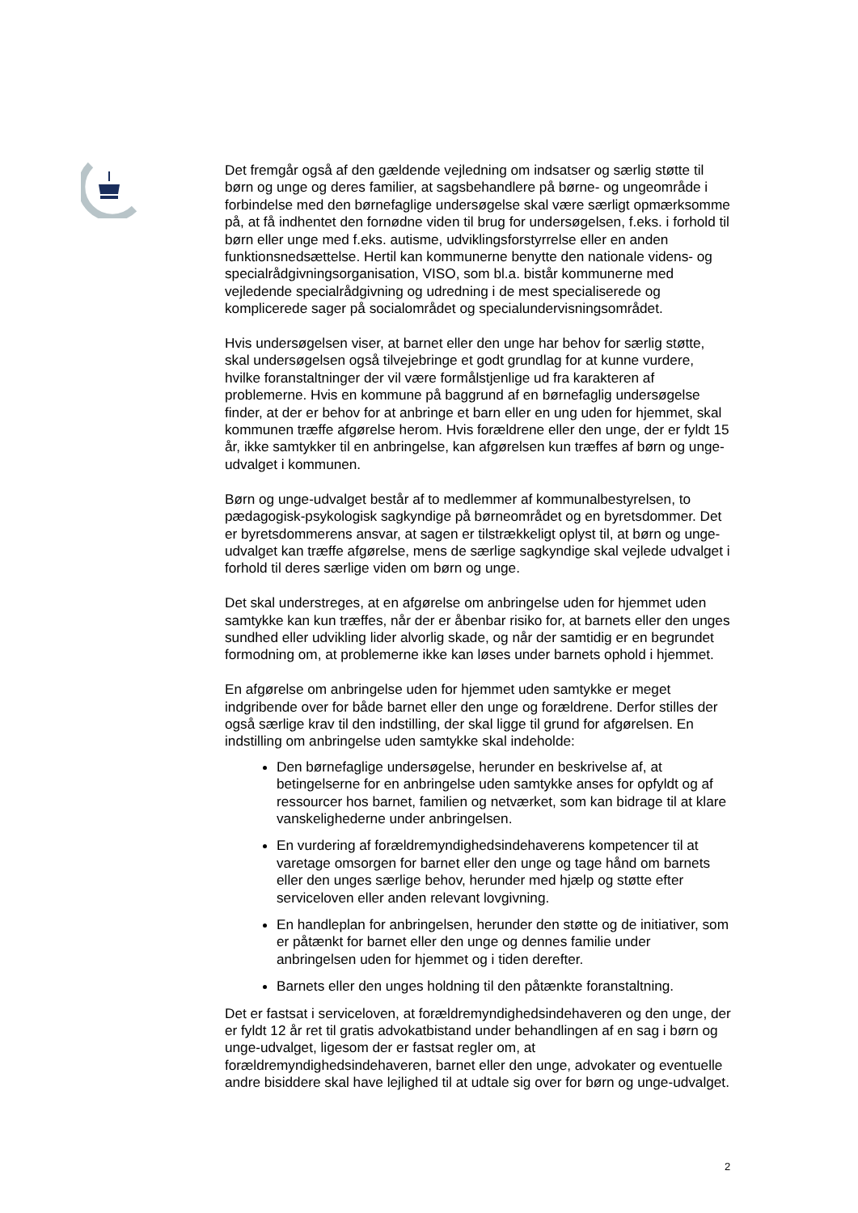Det fremgår også af den gældende vejledning om indsatser og særlig støtte til børn og unge og deres familier, at sagsbehandlere på børne- og ungeområde i forbindelse med den børnefaglige undersøgelse skal være særligt opmærksomme på, at få indhentet den fornødne viden til brug for undersøgelsen, f.eks. i forhold til børn eller unge med f.eks. autisme, udviklingsforstyrrelse eller en anden funktionsnedsættelse. Hertil kan kommunerne benytte den nationale videns- og specialrådgivningsorganisation, VISO, som bl.a. bistår kommunerne med vejledende specialrådgivning og udredning i de mest specialiserede og komplicerede sager på socialområdet og specialundervisningsområdet.
Hvis undersøgelsen viser, at barnet eller den unge har behov for særlig støtte, skal undersøgelsen også tilvejebringe et godt grundlag for at kunne vurdere, hvilke foranstaltninger der vil være formålstjenlige ud fra karakteren af problemerne. Hvis en kommune på baggrund af en børnefaglig undersøgelse finder, at der er behov for at anbringe et barn eller en ung uden for hjemmet, skal kommunen træffe afgørelse herom. Hvis forældrene eller den unge, der er fyldt 15 år, ikke samtykker til en anbringelse, kan afgørelsen kun træffes af børn og unge-udvalget i kommunen.
Børn og unge-udvalget består af to medlemmer af kommunalbestyrelsen, to pædagogisk-psykologisk sagkyndige på børneområdet og en byretsdommer. Det er byretsdommerens ansvar, at sagen er tilstrækkeligt oplyst til, at børn og unge-udvalget kan træffe afgørelse, mens de særlige sagkyndige skal vejlede udvalget i forhold til deres særlige viden om børn og unge.
Det skal understreges, at en afgørelse om anbringelse uden for hjemmet uden samtykke kan kun træffes, når der er åbenbar risiko for, at barnets eller den unges sundhed eller udvikling lider alvorlig skade, og når der samtidig er en begrundet formodning om, at problemerne ikke kan løses under barnets ophold i hjemmet.
En afgørelse om anbringelse uden for hjemmet uden samtykke er meget indgribende over for både barnet eller den unge og forældrene. Derfor stilles der også særlige krav til den indstilling, der skal ligge til grund for afgørelsen. En indstilling om anbringelse uden samtykke skal indeholde:
Den børnefaglige undersøgelse, herunder en beskrivelse af, at betingelserne for en anbringelse uden samtykke anses for opfyldt og af ressourcer hos barnet, familien og netværket, som kan bidrage til at klare vanskelighederne under anbringelsen.
En vurdering af forældremyndighedsindehaverens kompetencer til at varetage omsorgen for barnet eller den unge og tage hånd om barnets eller den unges særlige behov, herunder med hjælp og støtte efter serviceloven eller anden relevant lovgivning.
En handleplan for anbringelsen, herunder den støtte og de initiativer, som er påtænkt for barnet eller den unge og dennes familie under anbringelsen uden for hjemmet og i tiden derefter.
Barnets eller den unges holdning til den påtænkte foranstaltning.
Det er fastsat i serviceloven, at forældremyndighedsindehaveren og den unge, der er fyldt 12 år ret til gratis advokatbistand under behandlingen af en sag i børn og unge-udvalget, ligesom der er fastsat regler om, at forældremyndighedsindehaveren, barnet eller den unge, advokater og eventuelle andre bisiddere skal have lejlighed til at udtale sig over for børn og unge-udvalget.
2